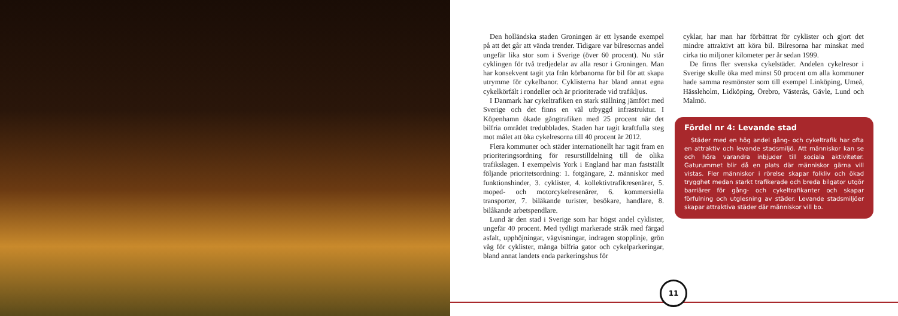Den holländska staden Groningen är ett lysande exempel på att det går att vända trender. Tidigare var bilresornas andel ungefär lika stor som i Sverige (över 60 procent). Nu står cyklingen för två tredjedelar av alla resor i Groningen. Man har konsekvent tagit yta från körbanorna för bil för att skapa utrymme för cykelbanor. Cyklisterna har bland annat egna cykelkörfält i rondeller och är prioriterade vid trafikljus.
I Danmark har cykeltrafiken en stark ställning jämfört med Sverige och det finns en väl utbyggd infrastruktur. I Köpenhamn ökade gångtrafiken med 25 procent när det bilfria området tredubblades. Staden har tagit kraftfulla steg mot målet att öka cykelresorna till 40 procent år 2012.
Flera kommuner och städer internationellt har tagit fram en prioriteringsordning för resurstilldelning till de olika trafikslagen. I exempelvis York i England har man fastställt följande prioritetsordning: 1. fotgängare, 2. människor med funktionshinder, 3. cyklister, 4. kollektivtrafikresenärer, 5. moped- och motorcykelresenärer, 6. kommersiella transporter, 7. bilåkande turister, besökare, handlare, 8. bilåkande arbetspendlare.
Lund är den stad i Sverige som har högst andel cyklister, ungefär 40 procent. Med tydligt markerade stråk med färgad asfalt, upphöjningar, vägvisningar, indragen stopplinje, grön våg för cyklister, många bilfria gator och cykelparkeringar, bland annat landets enda parkeringshus för
cyklar, har man har förbättrat för cyklister och gjort det mindre attraktivt att köra bil. Bilresorna har minskat med cirka tio miljoner kilometer per år sedan 1999.
De finns fler svenska cykelstäder. Andelen cykelresor i Sverige skulle öka med minst 50 procent om alla kommuner hade samma resmönster som till exempel Linköping, Umeå, Hässleholm, Lidköping, Örebro, Västerås, Gävle, Lund och Malmö.
Fördel nr 4: Levande stad
Städer med en hög andel gång- och cykeltrafik har ofta en attraktiv och levande stadsmiljö. Att människor kan se och höra varandra inbjuder till sociala aktiviteter. Gaturummet blir då en plats där människor gärna vill vistas. Fler människor i rörelse skapar folkliv och ökad trygghet medan starkt trafikerade och breda bilgator utgör barriärer för gång- och cykeltrafikanter och skapar förfulning och utglesning av städer. Levande stadsmiljöer skapar attraktiva städer där människor vill bo.
11